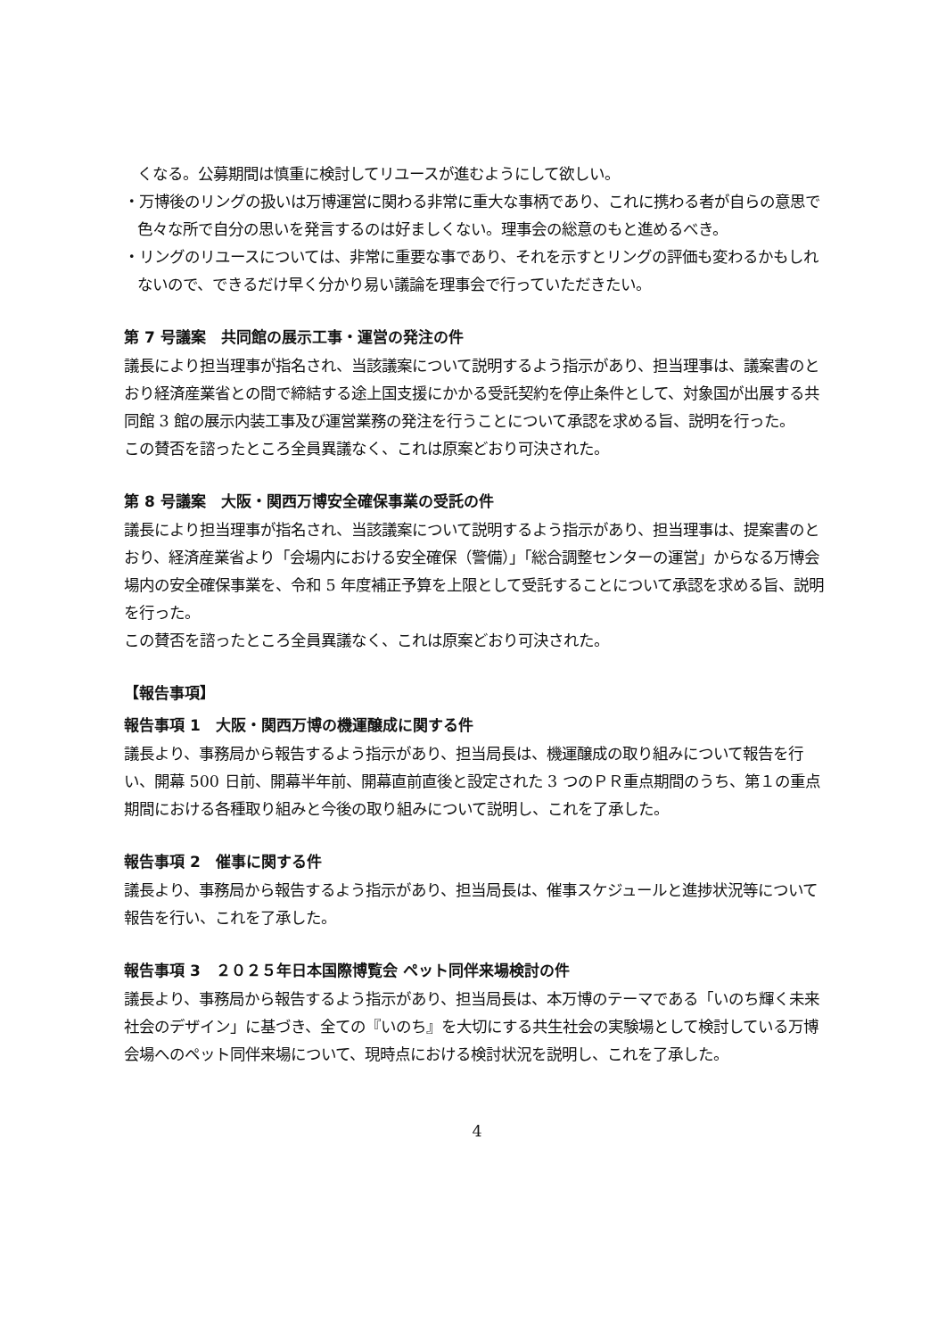くなる。公募期間は慎重に検討してリユースが進むようにして欲しい。
・万博後のリングの扱いは万博運営に関わる非常に重大な事柄であり、これに携わる者が自らの意思で色々な所で自分の思いを発言するのは好ましくない。理事会の総意のもと進めるべき。
・リングのリユースについては、非常に重要な事であり、それを示すとリングの評価も変わるかもしれないので、できるだけ早く分かり易い議論を理事会で行っていただきたい。
第 7 号議案　共同館の展示工事・運営の発注の件
議長により担当理事が指名され、当該議案について説明するよう指示があり、担当理事は、議案書のとおり経済産業省との間で締結する途上国支援にかかる受託契約を停止条件として、対象国が出展する共同館 3 館の展示内装工事及び運営業務の発注を行うことについて承認を求める旨、説明を行った。
この賛否を諮ったところ全員異議なく、これは原案どおり可決された。
第 8 号議案　大阪・関西万博安全確保事業の受託の件
議長により担当理事が指名され、当該議案について説明するよう指示があり、担当理事は、提案書のとおり、経済産業省より「会場内における安全確保（警備）」「総合調整センターの運営」からなる万博会場内の安全確保事業を、令和 5 年度補正予算を上限として受託することについて承認を求める旨、説明を行った。
この賛否を諮ったところ全員異議なく、これは原案どおり可決された。
【報告事項】
報告事項 1　大阪・関西万博の機運醸成に関する件
議長より、事務局から報告するよう指示があり、担当局長は、機運醸成の取り組みについて報告を行い、開幕 500 日前、開幕半年前、開幕直前直後と設定された 3 つのＰＲ重点期間のうち、第１の重点期間における各種取り組みと今後の取り組みについて説明し、これを了承した。
報告事項 2　催事に関する件
議長より、事務局から報告するよう指示があり、担当局長は、催事スケジュールと進捗状況等について報告を行い、これを了承した。
報告事項 3　２０２５年日本国際博覧会 ペット同伴来場検討の件
議長より、事務局から報告するよう指示があり、担当局長は、本万博のテーマである「いのち輝く未来社会のデザイン」に基づき、全ての『いのち』を大切にする共生社会の実験場として検討している万博会場へのペット同伴来場について、現時点における検討状況を説明し、これを了承した。
4